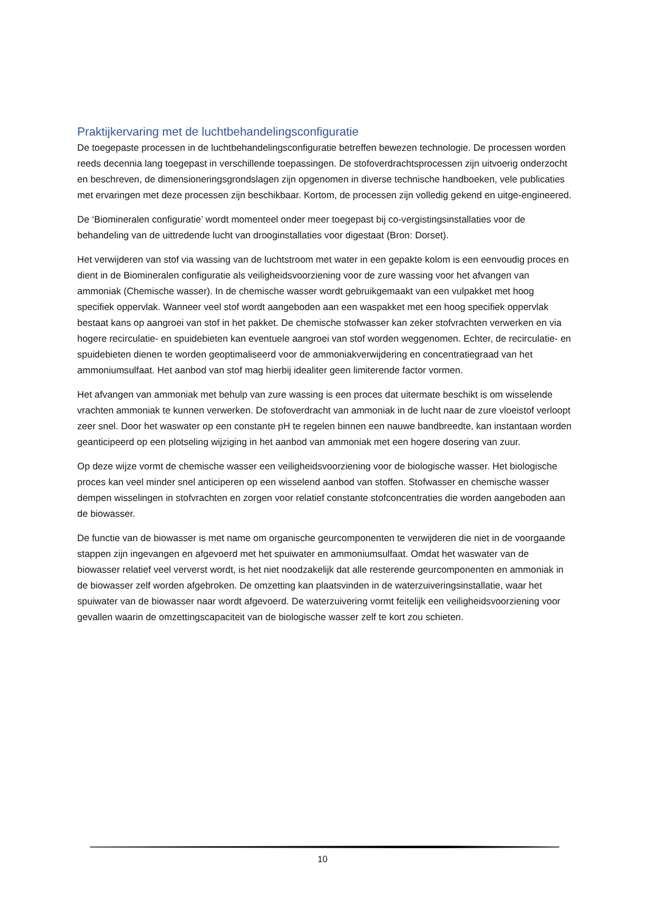Praktijkervaring met de luchtbehandelingsconfiguratie
De toegepaste processen in de luchtbehandelingsconfiguratie betreffen bewezen technologie. De processen worden reeds decennia lang toegepast in verschillende toepassingen. De stofoverdrachtsprocessen zijn uitvoerig onderzocht en beschreven, de dimensioneringsgrondslagen zijn opgenomen in diverse technische handboeken, vele publicaties met ervaringen met deze processen zijn beschikbaar. Kortom, de processen zijn volledig gekend en uitge-engineered.
De ‘Biomineralen configuratie’ wordt momenteel onder meer toegepast bij co-vergistingsinstallaties voor de behandeling van de uittredende lucht van drooginstallaties voor digestaat (Bron: Dorset).
Het verwijderen van stof via wassing van de luchtstroom met water in een gepakte kolom is een eenvoudig proces en dient in de Biomineralen configuratie als veiligheidsvoorziening voor de zure wassing voor het afvangen van ammoniak (Chemische wasser). In de chemische wasser wordt gebruikgemaakt van een vulpakket met hoog specifiek oppervlak. Wanneer veel stof wordt aangeboden aan een waspakket met een hoog specifiek oppervlak bestaat kans op aangroei van stof in het pakket. De chemische stofwasser kan zeker stofvrachten verwerken en via hogere recirculatie- en spuidebieten kan eventuele aangroei van stof worden weggenomen. Echter, de recirculatie- en spuidebieten dienen te worden geoptimaliseerd voor de ammoniakverwijdering en concentratiegraad van het ammoniumsulfaat. Het aanbod van stof mag hierbij idealiter geen limiterende factor vormen.
Het afvangen van ammoniak met behulp van zure wassing is een proces dat uitermate beschikt is om wisselende vrachten ammoniak te kunnen verwerken. De stofoverdracht van ammoniak in de lucht naar de zure vloeistof verloopt zeer snel. Door het waswater op een constante pH te regelen binnen een nauwe bandbreedte, kan instantaan worden geanticipeerd op een plotseling wijziging in het aanbod van ammoniak met een hogere dosering van zuur.
Op deze wijze vormt de chemische wasser een veiligheidsvoorziening voor de biologische wasser. Het biologische proces kan veel minder snel anticiperen op een wisselend aanbod van stoffen. Stofwasser en chemische wasser dempen wisselingen in stofvrachten en zorgen voor relatief constante stofconcentraties die worden aangeboden aan de biowasser.
De functie van de biowasser is met name om organische geurcomponenten te verwijderen die niet in de voorgaande stappen zijn ingevangen en afgevoerd met het spuiwater en ammoniumsulfaat. Omdat het waswater van de biowasser relatief veel ververst wordt, is het niet noodzakelijk dat alle resterende geurcomponenten en ammoniak in de biowasser zelf worden afgebroken. De omzetting kan plaatsvinden in de waterzuiveringsinstallatie, waar het spuiwater van de biowasser naar wordt afgevoerd. De waterzuivering vormt feitelijk een veiligheidsvoorziening voor gevallen waarin de omzettingscapaciteit van de biologische wasser zelf te kort zou schieten.
10